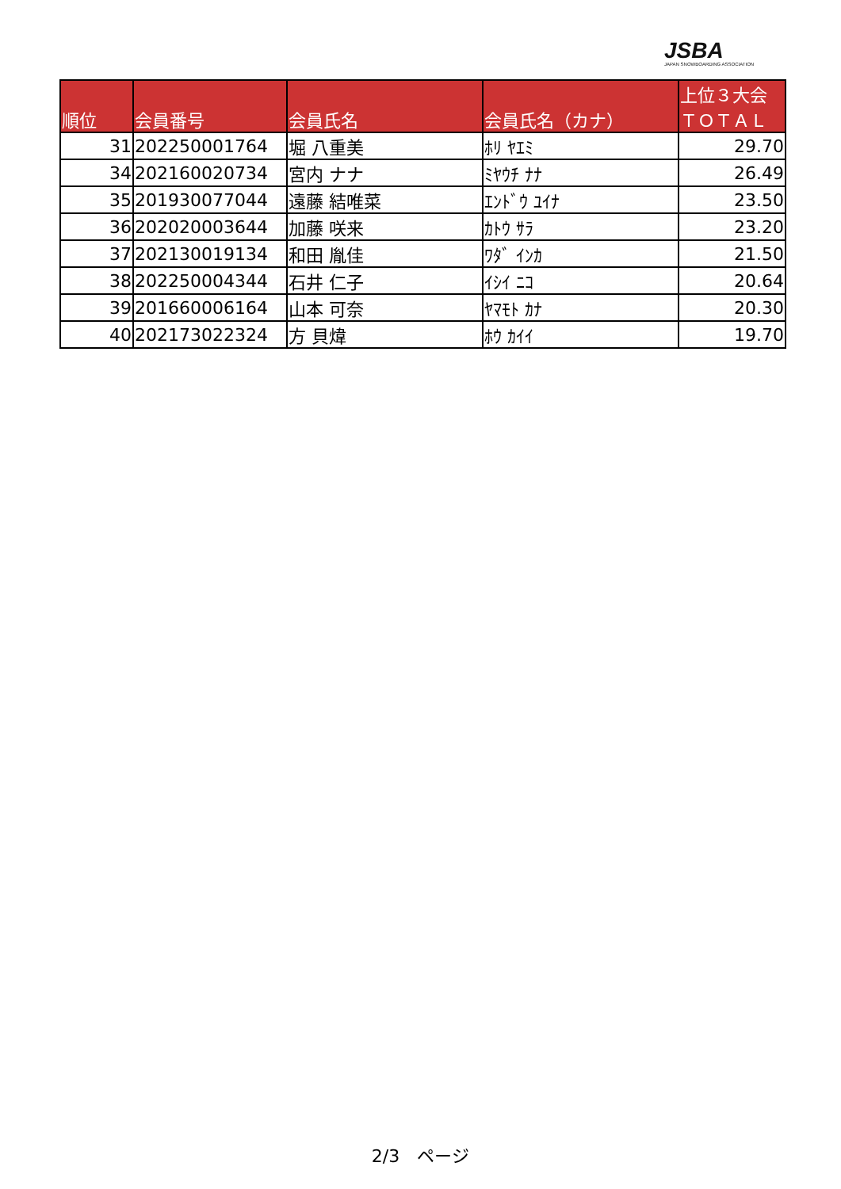JSBA
JAPAN SNOWBOARDING ASSOCIATION
| 順位 | 会員番号 | 会員氏名 | 会員氏名（カナ） | 上位３大会 ＴＯＴＡＬ |
| --- | --- | --- | --- | --- |
| 31 | 202250001764 | 堀 八重美 | ﾎﾘ ﾔｴﾐ | 29.70 |
| 34 | 202160020734 | 宮内 ナナ | ﾐﾔｳﾁ ﾅﾅ | 26.49 |
| 35 | 201930077044 | 遠藤 結唯菜 | ｴﾝﾄﾞｳ ﾕｲﾅ | 23.50 |
| 36 | 202020003644 | 加藤 咲来 | ｶﾄｳ ｻﾗ | 23.20 |
| 37 | 202130019134 | 和田 胤佳 | ﾜﾀﾞ ｲﾝｶ | 21.50 |
| 38 | 202250004344 | 石井 仁子 | ｲｼｲ ﾆｺ | 20.64 |
| 39 | 201660006164 | 山本 可奈 | ﾔﾏﾓﾄ ｶﾅ | 20.30 |
| 40 | 202173022324 | 方 貝煒 | ﾎｳ ｶｲｲ | 19.70 |
2/3　ページ